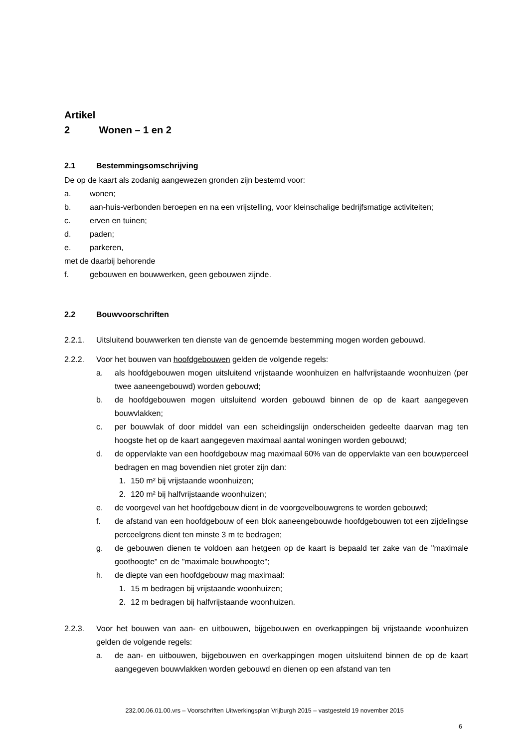Artikel 2 Wonen – 1 en 2
2.1 Bestemmingsomschrijving
De op de kaart als zodanig aangewezen gronden zijn bestemd voor:
a. wonen;
b. aan-huis-verbonden beroepen en na een vrijstelling, voor kleinschalige bedrijfsmatige activiteiten;
c. erven en tuinen;
d. paden;
e. parkeren,
met de daarbij behorende
f. gebouwen en bouwwerken, geen gebouwen zijnde.
2.2 Bouwvoorschriften
2.2.1. Uitsluitend bouwwerken ten dienste van de genoemde bestemming mogen worden gebouwd.
2.2.2. Voor het bouwen van hoofdgebouwen gelden de volgende regels:
a. als hoofdgebouwen mogen uitsluitend vrijstaande woonhuizen en halfvrijstaande woonhuizen (per twee aaneengebouwd) worden gebouwd;
b. de hoofdgebouwen mogen uitsluitend worden gebouwd binnen de op de kaart aangegeven bouwvlakken;
c. per bouwvlak of door middel van een scheidingslijn onderscheiden gedeelte daarvan mag ten hoogste het op de kaart aangegeven maximaal aantal woningen worden gebouwd;
d. de oppervlakte van een hoofdgebouw mag maximaal 60% van de oppervlakte van een bouwperceel bedragen en mag bovendien niet groter zijn dan:
1. 150 m² bij vrijstaande woonhuizen;
2. 120 m² bij halfvrijstaande woonhuizen;
e. de voorgevel van het hoofdgebouw dient in de voorgevelbouwgrens te worden gebouwd;
f. de afstand van een hoofdgebouw of een blok aaneengebouwde hoofdgebouwen tot een zijdelingse perceelgrens dient ten minste 3 m te bedragen;
g. de gebouwen dienen te voldoen aan hetgeen op de kaart is bepaald ter zake van de "maximale goothoogte" en de "maximale bouwhoogte";
h. de diepte van een hoofdgebouw mag maximaal:
1. 15 m bedragen bij vrijstaande woonhuizen;
2. 12 m bedragen bij halfvrijstaande woonhuizen.
2.2.3. Voor het bouwen van aan- en uitbouwen, bijgebouwen en overkappingen bij vrijstaande woonhuizen gelden de volgende regels:
a. de aan- en uitbouwen, bijgebouwen en overkappingen mogen uitsluitend binnen de op de kaart aangegeven bouwvlakken worden gebouwd en dienen op een afstand van ten
232.00.06.01.00.vrs – Voorschriften Uitwerkingsplan Vrijburgh 2015 – vastgesteld 19 november 2015
6